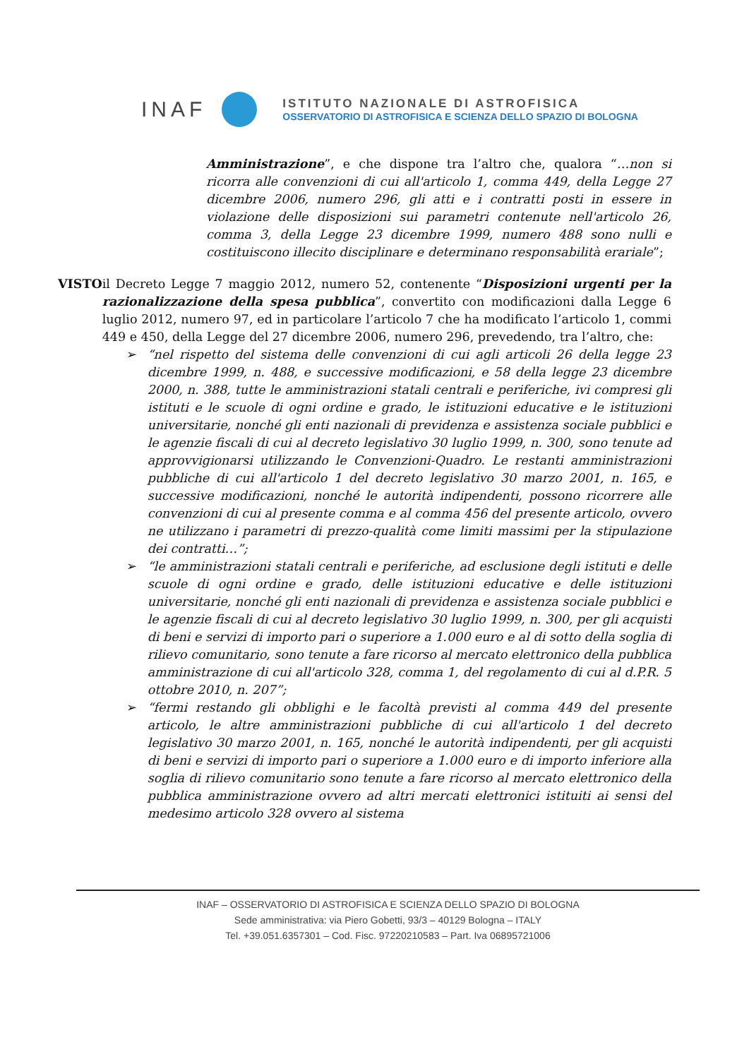INAF
ISTITUTO NAZIONALE DI ASTROFISICA
OSSERVATORIO DI ASTROFISICA E SCIENZA DELLO SPAZIO DI BOLOGNA
Amministrazione”, e che dispone tra l’altro che, qualora “…non si ricorra alle convenzioni di cui all'articolo 1, comma 449, della Legge 27 dicembre 2006, numero 296, gli atti e i contratti posti in essere in violazione delle disposizioni sui parametri contenute nell'articolo 26, comma 3, della Legge 23 dicembre 1999, numero 488 sono nulli e costituiscono illecito disciplinare e determinano responsabilità erariale”;
VISTO il Decreto Legge 7 maggio 2012, numero 52, contenente “Disposizioni urgenti per la razionalizzazione della spesa pubblica”, convertito con modificazioni dalla Legge 6 luglio 2012, numero 97, ed in particolare l’articolo 7 che ha modificato l’articolo 1, commi 449 e 450, della Legge del 27 dicembre 2006, numero 296, prevedendo, tra l’altro, che:
➢ “nel rispetto del sistema delle convenzioni di cui agli articoli 26 della legge 23 dicembre 1999, n. 488, e successive modificazioni, e 58 della legge 23 dicembre 2000, n. 388, tutte le amministrazioni statali centrali e periferiche, ivi compresi gli istituti e le scuole di ogni ordine e grado, le istituzioni educative e le istituzioni universitarie, nonché gli enti nazionali di previdenza e assistenza sociale pubblici e le agenzie fiscali di cui al decreto legislativo 30 luglio 1999, n. 300, sono tenute ad approvvigionarsi utilizzando le Convenzioni-Quadro. Le restanti amministrazioni pubbliche di cui all'articolo 1 del decreto legislativo 30 marzo 2001, n. 165, e successive modificazioni, nonché le autorità indipendenti, possono ricorrere alle convenzioni di cui al presente comma e al comma 456 del presente articolo, ovvero ne utilizzano i parametri di prezzo-qualità come limiti massimi per la stipulazione dei contratti…”;
➢ “le amministrazioni statali centrali e periferiche, ad esclusione degli istituti e delle scuole di ogni ordine e grado, delle istituzioni educative e delle istituzioni universitarie, nonché gli enti nazionali di previdenza e assistenza sociale pubblici e le agenzie fiscali di cui al decreto legislativo 30 luglio 1999, n. 300, per gli acquisti di beni e servizi di importo pari o superiore a 1.000 euro e al di sotto della soglia di rilievo comunitario, sono tenute a fare ricorso al mercato elettronico della pubblica amministrazione di cui all'articolo 328, comma 1, del regolamento di cui al d.P.R. 5 ottobre 2010, n. 207”;
➢ “fermi restando gli obblighi e le facoltà previsti al comma 449 del presente articolo, le altre amministrazioni pubbliche di cui all'articolo 1 del decreto legislativo 30 marzo 2001, n. 165, nonché le autorità indipendenti, per gli acquisti di beni e servizi di importo pari o superiore a 1.000 euro e di importo inferiore alla soglia di rilievo comunitario sono tenute a fare ricorso al mercato elettronico della pubblica amministrazione ovvero ad altri mercati elettronici istituiti ai sensi del medesimo articolo 328 ovvero al sistema
INAF – OSSERVATORIO DI ASTROFISICA E SCIENZA DELLO SPAZIO DI BOLOGNA
Sede amministrativa: via Piero Gobetti, 93/3 – 40129 Bologna – ITALY
Tel. +39.051.6357301 – Cod. Fisc. 97220210583 – Part. Iva 06895721006